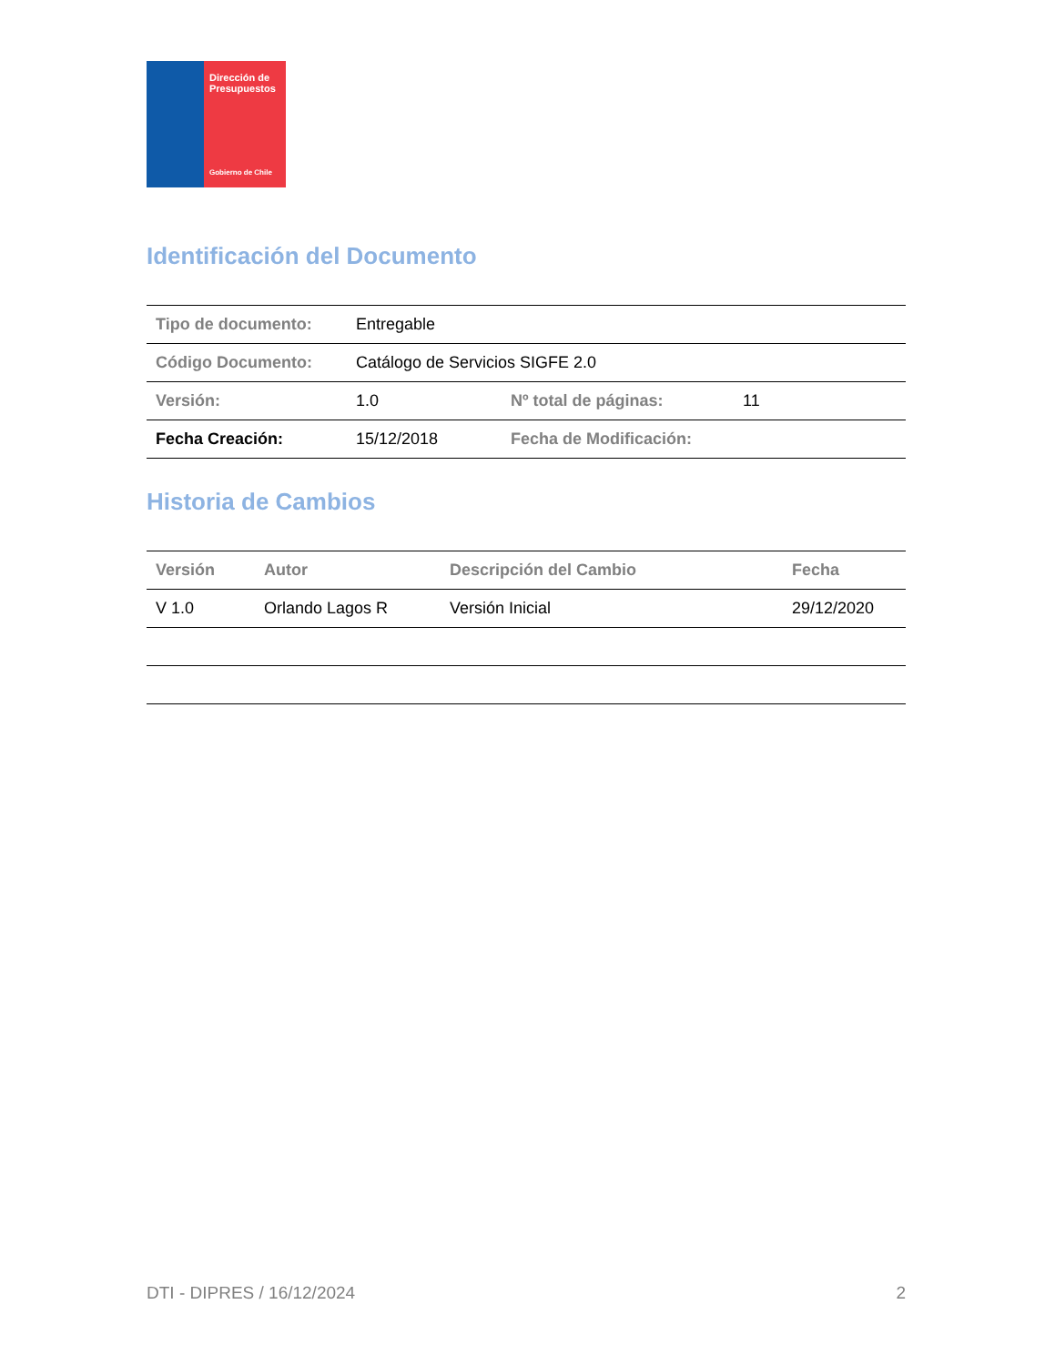Dirección de
Presupuestos
Gobierno de Chile
Identificación del Documento
| Tipo de documento: | Entregable | | |
| Código Documento: | Catálogo de Servicios SIGFE 2.0 | | |
| Versión: | 1.0 | Nº total de páginas: | 11 |
| Fecha Creación: | 15/12/2018 | Fecha de Modificación: | |
Historia de Cambios
| Versión | Autor | Descripción del Cambio | Fecha |
| --- | --- | --- | --- |
| V 1.0 | Orlando Lagos R | Versión Inicial | 29/12/2020 |
DTI - DIPRES / 16/12/2024 2